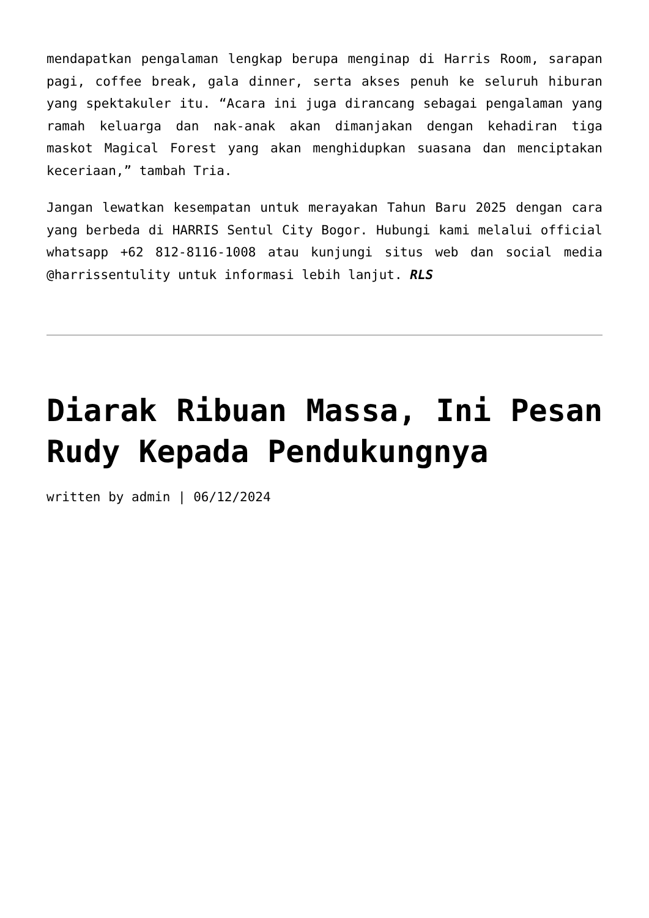mendapatkan pengalaman lengkap berupa menginap di Harris Room, sarapan pagi, coffee break, gala dinner, serta akses penuh ke seluruh hiburan yang spektakuler itu. “Acara ini juga dirancang sebagai pengalaman yang ramah keluarga dan nak-anak akan dimanjakan dengan kehadiran tiga maskot Magical Forest yang akan menghidupkan suasana dan menciptakan keceriaan,” tambah Tria.
Jangan lewatkan kesempatan untuk merayakan Tahun Baru 2025 dengan cara yang berbeda di HARRIS Sentul City Bogor. Hubungi kami melalui official whatsapp +62 812-8116-1008 atau kunjungi situs web dan social media @harrissentulity untuk informasi lebih lanjut. RLS
Diarak Ribuan Massa, Ini Pesan Rudy Kepada Pendukungnya
written by admin | 06/12/2024